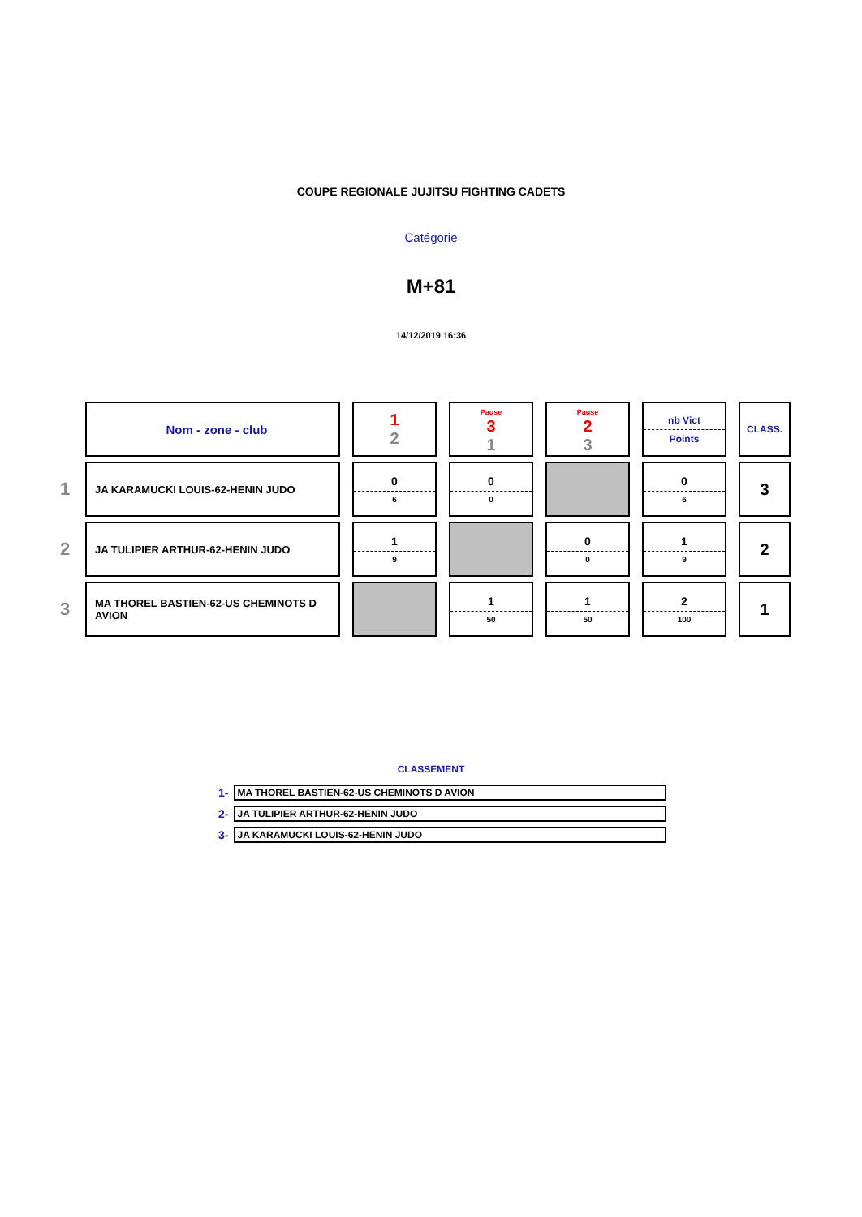COUPE REGIONALE JUJITSU FIGHTING CADETS
Catégorie
M+81
14/12/2019 16:36
| | Nom - zone - club | 1 2 | Pause 3 1 | Pause 2 3 | nb Vict Points | CLASS. |
| 1 | JA KARAMUCKI LOUIS-62-HENIN JUDO | 0 6 | 0 0 | | 0 6 | 3 |
| 2 | JA TULIPIER ARTHUR-62-HENIN JUDO | 1 9 | | 0 0 | 1 9 | 2 |
| 3 | MA THOREL BASTIEN-62-US CHEMINOTS D AVION | | 1 50 | 1 50 | 2 100 | 1 |
CLASSEMENT
| 1- | MA THOREL BASTIEN-62-US CHEMINOTS D AVION |
| 2- | JA TULIPIER ARTHUR-62-HENIN JUDO |
| 3- | JA KARAMUCKI LOUIS-62-HENIN JUDO |